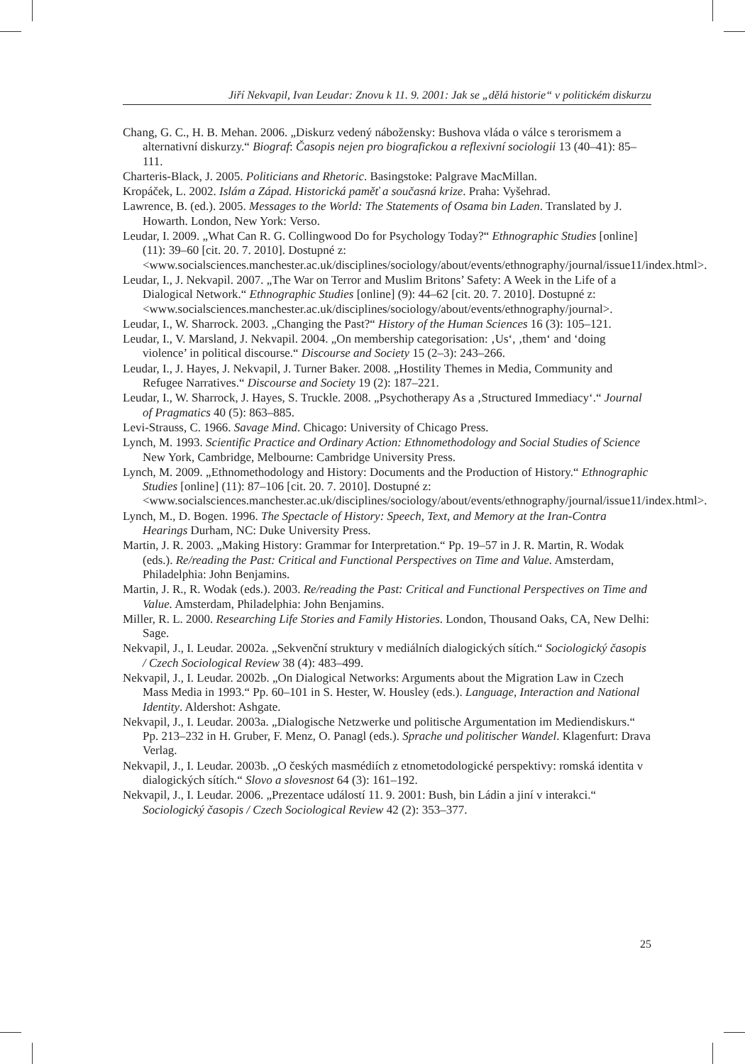Jiří Nekvapil, Ivan Leudar: Znovu k 11. 9. 2001: Jak se „dělá historie“ v politickém diskurzu
Chang, G. C., H. B. Mehan. 2006. „Diskurz vedený nábožensky: Bushova vláda o válce s terorismem a alternativní diskurzy.“ Biograf: Časopis nejen pro biografickou a reflexivní sociologii 13 (40–41): 85–111.
Charteris-Black, J. 2005. Politicians and Rhetoric. Basingstoke: Palgrave MacMillan.
Kropáček, L. 2002. Islám a Západ. Historická paměť a současná krize. Praha: Vyšehrad.
Lawrence, B. (ed.). 2005. Messages to the World: The Statements of Osama bin Laden. Translated by J. Howarth. London, New York: Verso.
Leudar, I. 2009. „What Can R. G. Collingwood Do for Psychology Today?“ Ethnographic Studies [online] (11): 39–60 [cit. 20. 7. 2010]. Dostupné z: <www.socialsciences.manchester.ac.uk/disciplines/sociology/about/events/ethnography/journal/issue11/index.html>.
Leudar, I., J. Nekvapil. 2007. „The War on Terror and Muslim Britons’ Safety: A Week in the Life of a Dialogical Network.“ Ethnographic Studies [online] (9): 44–62 [cit. 20. 7. 2010]. Dostupné z: <www.socialsciences.manchester.ac.uk/disciplines/sociology/about/events/ethnography/journal>.
Leudar, I., W. Sharrock. 2003. „Changing the Past?“ History of the Human Sciences 16 (3): 105–121.
Leudar, I., V. Marsland, J. Nekvapil. 2004. „On membership categorisation: ‚Us‘, ‚them‘ and ‘doing violence’ in political discourse.“ Discourse and Society 15 (2–3): 243–266.
Leudar, I., J. Hayes, J. Nekvapil, J. Turner Baker. 2008. „Hostility Themes in Media, Community and Refugee Narratives.“ Discourse and Society 19 (2): 187–221.
Leudar, I., W. Sharrock, J. Hayes, S. Truckle. 2008. „Psychotherapy As a ‚Structured Immediacy‘.“ Journal of Pragmatics 40 (5): 863–885.
Levi-Strauss, C. 1966. Savage Mind. Chicago: University of Chicago Press.
Lynch, M. 1993. Scientific Practice and Ordinary Action: Ethnomethodology and Social Studies of Science New York, Cambridge, Melbourne: Cambridge University Press.
Lynch, M. 2009. „Ethnomethodology and History: Documents and the Production of History.“ Ethnographic Studies [online] (11): 87–106 [cit. 20. 7. 2010]. Dostupné z: <www.socialsciences.manchester.ac.uk/disciplines/sociology/about/events/ethnography/journal/issue11/index.html>.
Lynch, M., D. Bogen. 1996. The Spectacle of History: Speech, Text, and Memory at the Iran-Contra Hearings Durham, NC: Duke University Press.
Martin, J. R. 2003. „Making History: Grammar for Interpretation.“ Pp. 19–57 in J. R. Martin, R. Wodak (eds.). Re/reading the Past: Critical and Functional Perspectives on Time and Value. Amsterdam, Philadelphia: John Benjamins.
Martin, J. R., R. Wodak (eds.). 2003. Re/reading the Past: Critical and Functional Perspectives on Time and Value. Amsterdam, Philadelphia: John Benjamins.
Miller, R. L. 2000. Researching Life Stories and Family Histories. London, Thousand Oaks, CA, New Delhi: Sage.
Nekvapil, J., I. Leudar. 2002a. „Sekvenční struktury v mediálních dialogických sítích.“ Sociologický časopis / Czech Sociological Review 38 (4): 483–499.
Nekvapil, J., I. Leudar. 2002b. „On Dialogical Networks: Arguments about the Migration Law in Czech Mass Media in 1993.“ Pp. 60–101 in S. Hester, W. Housley (eds.). Language, Interaction and National Identity. Aldershot: Ashgate.
Nekvapil, J., I. Leudar. 2003a. „Dialogische Netzwerke und politische Argumentation im Mediendiskurs.“ Pp. 213–232 in H. Gruber, F. Menz, O. Panagl (eds.). Sprache und politischer Wandel. Klagenfurt: Drava Verlag.
Nekvapil, J., I. Leudar. 2003b. „O českých masmédiích z etnometodologické perspektivy: romská identita v dialogických sítích.“ Slovo a slovesnost 64 (3): 161–192.
Nekvapil, J., I. Leudar. 2006. „Prezentace událostí 11. 9. 2001: Bush, bin Ládin a jiní v interakci.“ Sociologický časopis / Czech Sociological Review 42 (2): 353–377.
25